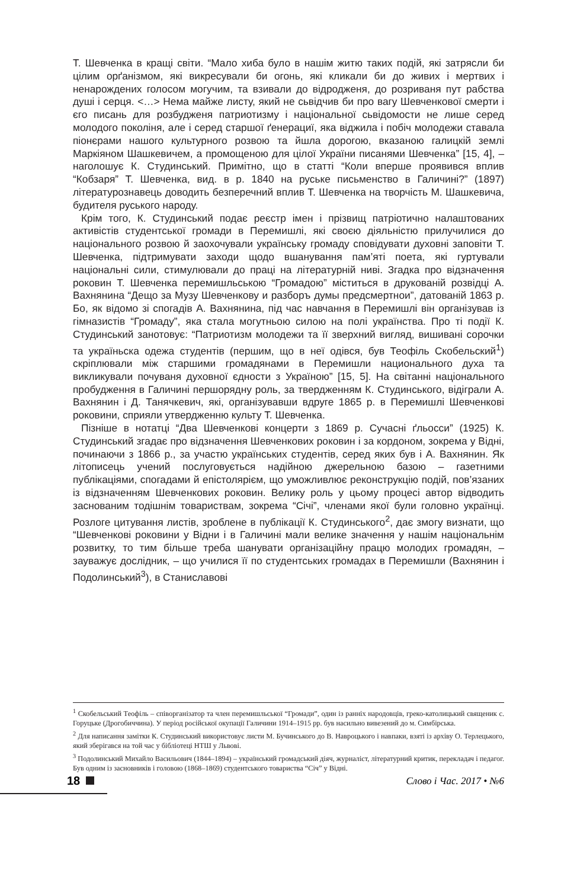Т. Шевченка в кращі світи. “Мало хиба було в нашім житю таких подій, які затрясли би цілим орґанізмом, які викресували би огонь, які кликали би до живих і мертвих і ненарождених голосом могучим, та взивали до відродженя, до розриваня пут рабства душі і серця. <…> Нема майже листу, який не сьвідчив би про вагу Шевченкової смерти і єго писань для розбудженя патриотизму і національної сьвідомости не лише серед молодого поколіня, але і серед старшої ґенерациї, яка віджила і побіч молодежи ставала піонєрами нашого культурного розвою та йшла дорогою, вказаною галицкій землі Маркіяном Шашкевичем, а промощеною для цілої України писанями Шевченка” [15, 4], – наголошує К. Студинський. Примітно, що в статті “Коли вперше проявився вплив “Кобзаря” Т. Шевченка, вид. в р. 1840 на руське письменство в Галичині?” (1897) літературознавець доводить безперечний вплив Т. Шевченка на творчість М. Шашкевича, будителя руського народу.
Крім того, К. Студинський подає реєстр імен і прізвищ патріотично налаштованих активістів студентської громади в Перемишлі, які своєю діяльністю прилучилися до національного розвою й заохочували українську громаду сповідувати духовні заповіти Т. Шевченка, підтримувати заходи щодо вшанування пам’яті поета, які гуртували національні сили, стимулювали до праці на літературній ниві. Згадка про відзначення роковин Т. Шевченка перемишльською “Громадою” міститься в друкованій розвідці А. Вахнянина “Дещо за Музу Шевченкову и разборъ думы предсмертнои”, датованій 1863 р. Бо, як відомо зі спогадів А. Вахнянина, під час навчання в Перемишлі він організував із гімназистів “Громаду”, яка стала могутньою силою на полі українства. Про ті події К. Студинський занотовує: “Патриотизм молодежи та її зверхний вигляд, вишивані сорочки та україньска одежа студентів (першим, що в неї одівся, був Теофіль Скобельский<sup>1</sup>) скріплювали між старшими громадянами в Перемишли национального духа та викликували почуваня духовної єдности з Україною” [15, 5]. На світанні національного пробудження в Галичині першорядну роль, за твердженням К. Студинського, відіграли А. Вахнянин і Д. Танячкевич, які, організувавши вдруге 1865 р. в Перемишлі Шевченкові роковини, сприяли утвердженню культу Т. Шевченка.
Пізніше в нотатці “Два Шевченкові концерти з 1869 р. Сучасні ґльосси” (1925) К. Студинський згадає про відзначення Шевченкових роковин і за кордоном, зокрема у Відні, починаючи з 1866 р., за участю українських студентів, серед яких був і А. Вахнянин. Як літописець учений послуговується надійною джерельною базою – газетними публікаціями, спогадами й епістолярієм, що уможливлює реконструкцію подій, пов’язаних із відзначенням Шевченкових роковин. Велику роль у цьому процесі автор відводить заснованим тодішнім товариствам, зокрема “Січі”, членами якої були головно українці. Розлоге цитування листів, зроблене в публікації К. Студинського<sup>2</sup>, дає змогу визнати, що “Шевченкові роковини у Відни і в Галичині мали велике значення у нашім національнім розвитку, то тим більше треба шанувати організаційну працю молодих громадян, – зауважує дослідник, – що училися її по студентських громадах в Перемишли (Вахнянин і Подолинський<sup>3</sup>), в Станиславові
<sup>1</sup> Скобельський Теофіль – співорганізатор та член перемишльської “Громади”, один із ранніх народовців, греко-католицький священик с. Горуцьке (Дрогобиччина). У період російської окупації Галичини 1914–1915 рр. був насильно вивезений до м. Симбірська.
<sup>2</sup> Для написання замітки К. Студинський використовує листи М. Бучинського до В. Навроцького і навпаки, взяті із архіву О. Терлецького, який зберігався на той час у бібліотеці НТШ у Львові.
<sup>3</sup> Подолинський Михайло Васильович (1844–1894) – український громадський діяч, журналіст, літературний критик, перекладач і педагог. Був одним із засновників і головою (1868–1869) студентського товариства “Січ” у Відні.
18
Слово і Час. 2017 • №6